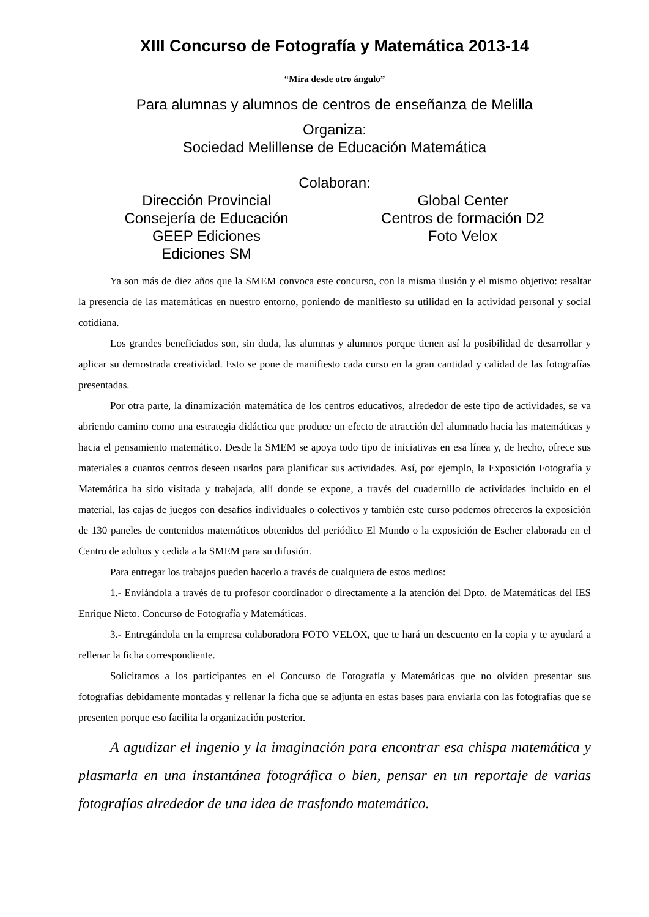XIII Concurso de Fotografía y Matemática 2013-14
“Mira desde otro ángulo”
Para alumnas y alumnos de centros de enseñanza de Melilla
Organiza:
Sociedad Melillense de Educación Matemática
Colaboran:
Dirección Provincial
Consejería de Educación
GEEP Ediciones
Ediciones SM
Global Center
Centros de formación D2
Foto Velox
Ya son más de diez años que la SMEM convoca este concurso, con la misma ilusión y el mismo objetivo: resaltar la presencia de las matemáticas en nuestro entorno, poniendo de manifiesto su utilidad en la actividad personal y social cotidiana.
Los grandes beneficiados son, sin duda, las alumnas y alumnos porque tienen así la posibilidad de desarrollar y aplicar su demostrada creatividad. Esto se pone de manifiesto cada curso en la gran cantidad y calidad de las fotografías presentadas.
Por otra parte, la dinamización matemática de los centros educativos, alrededor de este tipo de actividades, se va abriendo camino como una estrategia didáctica que produce un efecto de atracción del alumnado hacia las matemáticas y hacia el pensamiento matemático. Desde la SMEM se apoya todo tipo de iniciativas en esa línea y, de hecho, ofrece sus materiales a cuantos centros deseen usarlos para planificar sus actividades. Así, por ejemplo, la Exposición Fotografía y Matemática ha sido visitada y trabajada, allí donde se expone, a través del cuadernillo de actividades incluido en el material, las cajas de juegos con desafíos individuales o colectivos y también este curso podemos ofreceros la exposición de 130 paneles de contenidos matemáticos obtenidos del periódico El Mundo o la exposición de Escher elaborada en el Centro de adultos y cedida a la SMEM para su difusión.
Para entregar los trabajos pueden hacerlo a través de cualquiera de estos medios:
1.- Enviándola a través de tu profesor coordinador o directamente a la atención del Dpto. de Matemáticas del IES Enrique Nieto. Concurso de Fotografía y Matemáticas.
3.- Entregándola en la empresa colaboradora FOTO VELOX, que te hará un descuento en la copia y te ayudará a rellenar la ficha correspondiente.
Solicitamos a los participantes en el Concurso de Fotografía y Matemáticas que no olviden presentar sus fotografías debidamente montadas y rellenar la ficha que se adjunta en estas bases para enviarla con las fotografías que se presenten porque eso facilita la organización posterior.
A agudizar el ingenio y la imaginación para encontrar esa chispa matemática y plasmarla en una instantánea fotográfica o bien, pensar en un reportaje de varias fotografías alrededor de una idea de trasfondo matemático.